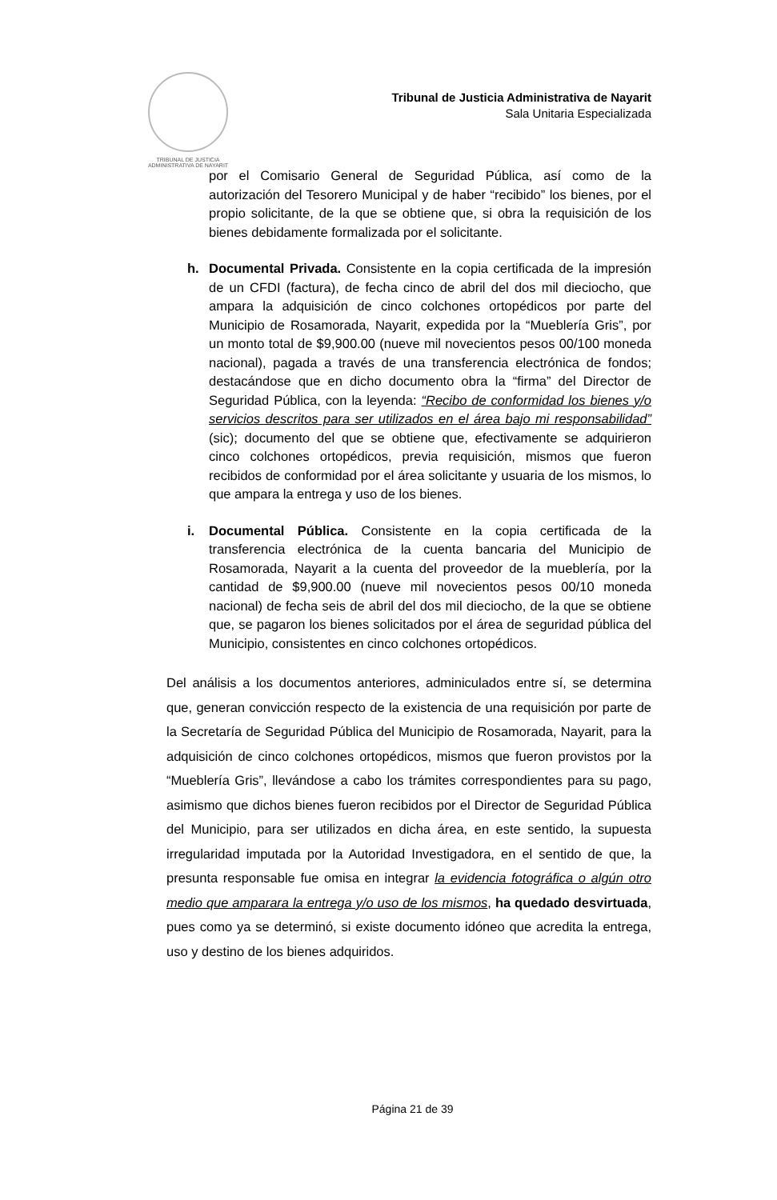TRIBUNAL DE JUSTICIA
ADMINISTRATIVA DE NAYARIT
Tribunal de Justicia Administrativa de Nayarit
Sala Unitaria Especializada
por el Comisario General de Seguridad Pública, así como de la autorización del Tesorero Municipal y de haber “recibido” los bienes, por el propio solicitante, de la que se obtiene que, si obra la requisición de los bienes debidamente formalizada por el solicitante.
h. Documental Privada. Consistente en la copia certificada de la impresión de un CFDI (factura), de fecha cinco de abril del dos mil dieciocho, que ampara la adquisición de cinco colchones ortopédicos por parte del Municipio de Rosamorada, Nayarit, expedida por la “Mueblería Gris”, por un monto total de $9,900.00 (nueve mil novecientos pesos 00/100 moneda nacional), pagada a través de una transferencia electrónica de fondos; destacándose que en dicho documento obra la “firma” del Director de Seguridad Pública, con la leyenda: “Recibo de conformidad los bienes y/o servicios descritos para ser utilizados en el área bajo mi responsabilidad” (sic); documento del que se obtiene que, efectivamente se adquirieron cinco colchones ortopédicos, previa requisición, mismos que fueron recibidos de conformidad por el área solicitante y usuaria de los mismos, lo que ampara la entrega y uso de los bienes.
i. Documental Pública. Consistente en la copia certificada de la transferencia electrónica de la cuenta bancaria del Municipio de Rosamorada, Nayarit a la cuenta del proveedor de la mueblería, por la cantidad de $9,900.00 (nueve mil novecientos pesos 00/10 moneda nacional) de fecha seis de abril del dos mil dieciocho, de la que se obtiene que, se pagaron los bienes solicitados por el área de seguridad pública del Municipio, consistentes en cinco colchones ortopédicos.
Del análisis a los documentos anteriores, adminiculados entre sí, se determina que, generan convicción respecto de la existencia de una requisición por parte de la Secretaría de Seguridad Pública del Municipio de Rosamorada, Nayarit, para la adquisición de cinco colchones ortopédicos, mismos que fueron provistos por la “Mueblería Gris”, llevándose a cabo los trámites correspondientes para su pago, asimismo que dichos bienes fueron recibidos por el Director de Seguridad Pública del Municipio, para ser utilizados en dicha área, en este sentido, la supuesta irregularidad imputada por la Autoridad Investigadora, en el sentido de que, la presunta responsable fue omisa en integrar la evidencia fotográfica o algún otro medio que amparara la entrega y/o uso de los mismos, ha quedado desvirtuada, pues como ya se determinó, si existe documento idóneo que acredita la entrega, uso y destino de los bienes adquiridos.
Página 21 de 39